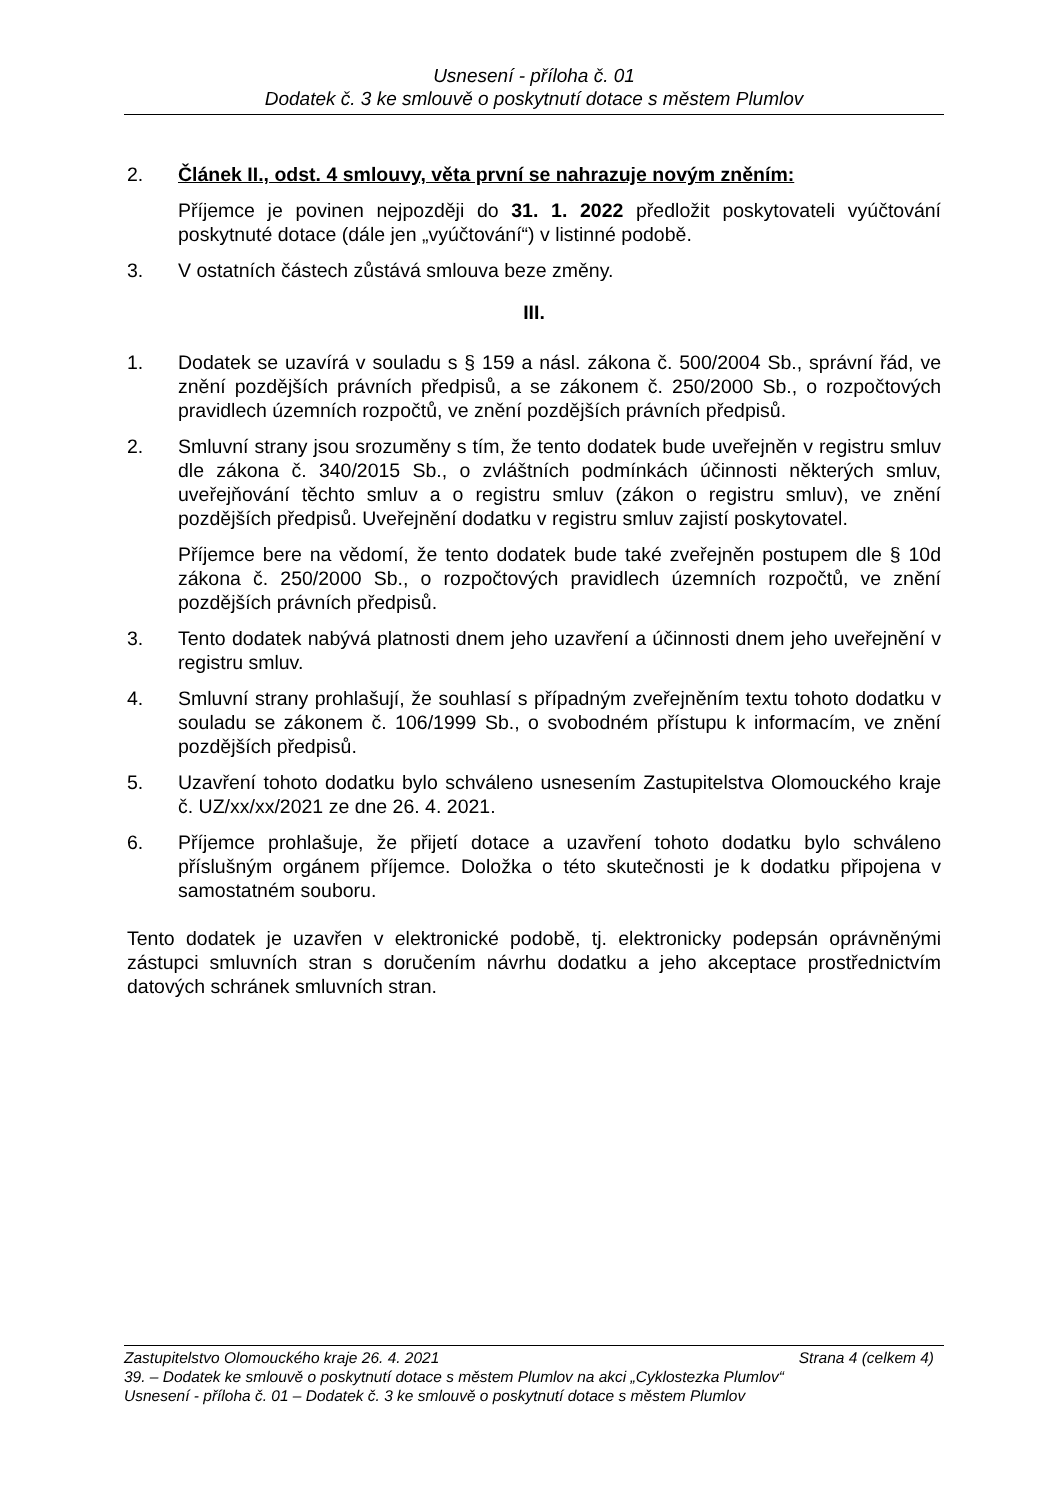Usnesení - příloha č. 01
Dodatek č. 3 ke smlouvě o poskytnutí dotace s městem Plumlov
2. Článek II., odst. 4 smlouvy, věta první se nahrazuje novým zněním:
Příjemce je povinen nejpozději do 31. 1. 2022 předložit poskytovateli vyúčtování poskytnuté dotace (dále jen „vyúčtování“) v listinné podobě.
3. V ostatních částech zůstává smlouva beze změny.
III.
1. Dodatek se uzavírá v souladu s § 159 a násl. zákona č. 500/2004 Sb., správní řád, ve znění pozdějších právních předpisů, a se zákonem č. 250/2000 Sb., o rozpočtových pravidlech územních rozpočtů, ve znění pozdějších právních předpisů.
2. Smluvní strany jsou srozuměny s tím, že tento dodatek bude uveřejněn v registru smluv dle zákona č. 340/2015 Sb., o zvláštních podmínkách účinnosti některých smluv, uveřejňování těchto smluv a o registru smluv (zákon o registru smluv), ve znění pozdějších předpisů. Uveřejnění dodatku v registru smluv zajistí poskytovatel.
Příjemce bere na vědomí, že tento dodatek bude také zveřejněn postupem dle § 10d zákona č. 250/2000 Sb., o rozpočtových pravidlech územních rozpočtů, ve znění pozdějších právních předpisů.
3. Tento dodatek nabývá platnosti dnem jeho uzavření a účinnosti dnem jeho uveřejnění v registru smluv.
4. Smluvní strany prohlašují, že souhlasí s případným zveřejněním textu tohoto dodatku v souladu se zákonem č. 106/1999 Sb., o svobodném přístupu k informacím, ve znění pozdějších předpisů.
5. Uzavření tohoto dodatku bylo schváleno usnesením Zastupitelstva Olomouckého kraje č. UZ/xx/xx/2021 ze dne 26. 4. 2021.
6. Příjemce prohlašuje, že přijetí dotace a uzavření tohoto dodatku bylo schváleno příslušným orgánem příjemce. Doložka o této skutečnosti je k dodatku připojena v samostatném souboru.
Tento dodatek je uzavřen v elektronické podobě, tj. elektronicky podepsán oprávněnými zástupci smluvních stran s doručením návrhu dodatku a jeho akceptace prostřednictvím datových schránek smluvních stran.
Zastupitelstvo Olomouckého kraje 26. 4. 2021 Strana 4 (celkem 4)
39. – Dodatek ke smlouvě o poskytnutí dotace s městem Plumlov na akci „Cyklostezka Plumlov“
Usnesení - příloha č. 01 – Dodatek č. 3 ke smlouvě o poskytnutí dotace s městem Plumlov